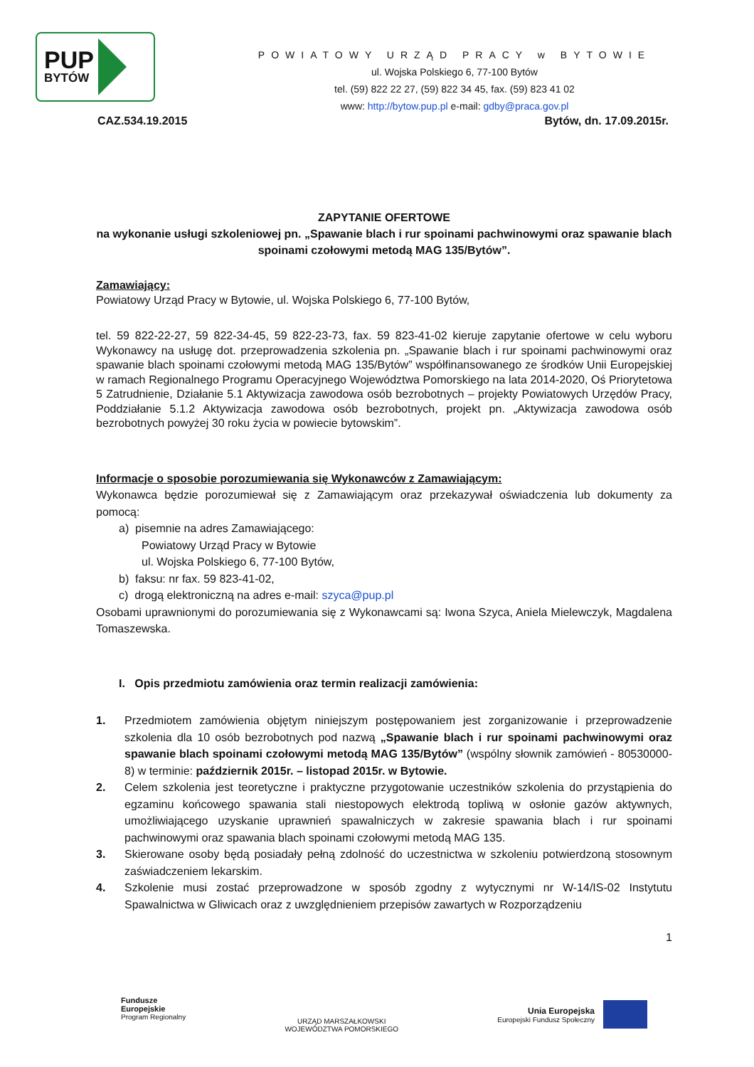PUP
BYTÓW
POWIATOWY URZĄD PRACY w BYTOWIE
ul. Wojska Polskiego 6, 77-100 Bytów
tel. (59) 822 22 27, (59) 822 34 45, fax. (59) 823 41 02
www: http://bytow.pup.pl e-mail: gdby@praca.gov.pl
CAZ.534.19.2015 Bytów, dn. 17.09.2015r.
ZAPYTANIE OFERTOWE
na wykonanie usługi szkoleniowej pn. „Spawanie blach i rur spoinami pachwinowymi oraz spawanie blach spoinami czołowymi metodą MAG 135/Bytów”.
Zamawiający:
Powiatowy Urząd Pracy w Bytowie, ul. Wojska Polskiego 6, 77-100 Bytów,
tel. 59 822-22-27, 59 822-34-45, 59 822-23-73, fax. 59 823-41-02 kieruje zapytanie ofertowe w celu wyboru Wykonawcy na usługę dot. przeprowadzenia szkolenia pn. „Spawanie blach i rur spoinami pachwinowymi oraz spawanie blach spoinami czołowymi metodą MAG 135/Bytów” współfinansowanego ze środków Unii Europejskiej w ramach Regionalnego Programu Operacyjnego Województwa Pomorskiego na lata 2014-2020, Oś Priorytetowa 5 Zatrudnienie, Działanie 5.1 Aktywizacja zawodowa osób bezrobotnych – projekty Powiatowych Urzędów Pracy, Poddziałanie 5.1.2 Aktywizacja zawodowa osób bezrobotnych, projekt pn. „Aktywizacja zawodowa osób bezrobotnych powyżej 30 roku życia w powiecie bytowskim”.
Informacje o sposobie porozumiewania się Wykonawców z Zamawiającym:
Wykonawca będzie porozumiewał się z Zamawiającym oraz przekazywał oświadczenia lub dokumenty za pomocą:
a) pisemnie na adres Zamawiającego:
Powiatowy Urząd Pracy w Bytowie
ul. Wojska Polskiego 6, 77-100 Bytów,
b) faksu: nr fax. 59 823-41-02,
c) drogą elektroniczną na adres e-mail: szyca@pup.pl
Osobami uprawnionymi do porozumiewania się z Wykonawcami są: Iwona Szyca, Aniela Mielewczyk, Magdalena Tomaszewska.
I. Opis przedmiotu zamówienia oraz termin realizacji zamówienia:
1. Przedmiotem zamówienia objętym niniejszym postępowaniem jest zorganizowanie i przeprowadzenie szkolenia dla 10 osób bezrobotnych pod nazwą „Spawanie blach i rur spoinami pachwinowymi oraz spawanie blach spoinami czołowymi metodą MAG 135/Bytów” (wspólny słownik zamówień - 80530000-8) w terminie: październik 2015r. – listopad 2015r. w Bytowie.
2. Celem szkolenia jest teoretyczne i praktyczne przygotowanie uczestników szkolenia do przystąpienia do egzaminu końcowego spawania stali niestopowych elektrodą topliwą w osłonie gazów aktywnych, umożliwiającego uzyskanie uprawnień spawalniczych w zakresie spawania blach i rur spoinami pachwinowymi oraz spawania blach spoinami czołowymi metodą MAG 135.
3. Skierowane osoby będą posiadały pełną zdolność do uczestnictwa w szkoleniu potwierdzoną stosownym zaświadczeniem lekarskim.
4. Szkolenie musi zostać przeprowadzone w sposób zgodny z wytycznymi nr W-14/IS-02 Instytutu Spawalnictwa w Gliwicach oraz z uwzględnieniem przepisów zawartych w Rozporządzeniu
1
Fundusze
Europejskie
Program Regionalny
URZĄD MARSZAŁKOWSKI
WOJEWÓDZTWA POMORSKIEGO
Unia Europejska
Europejski Fundusz Społeczny